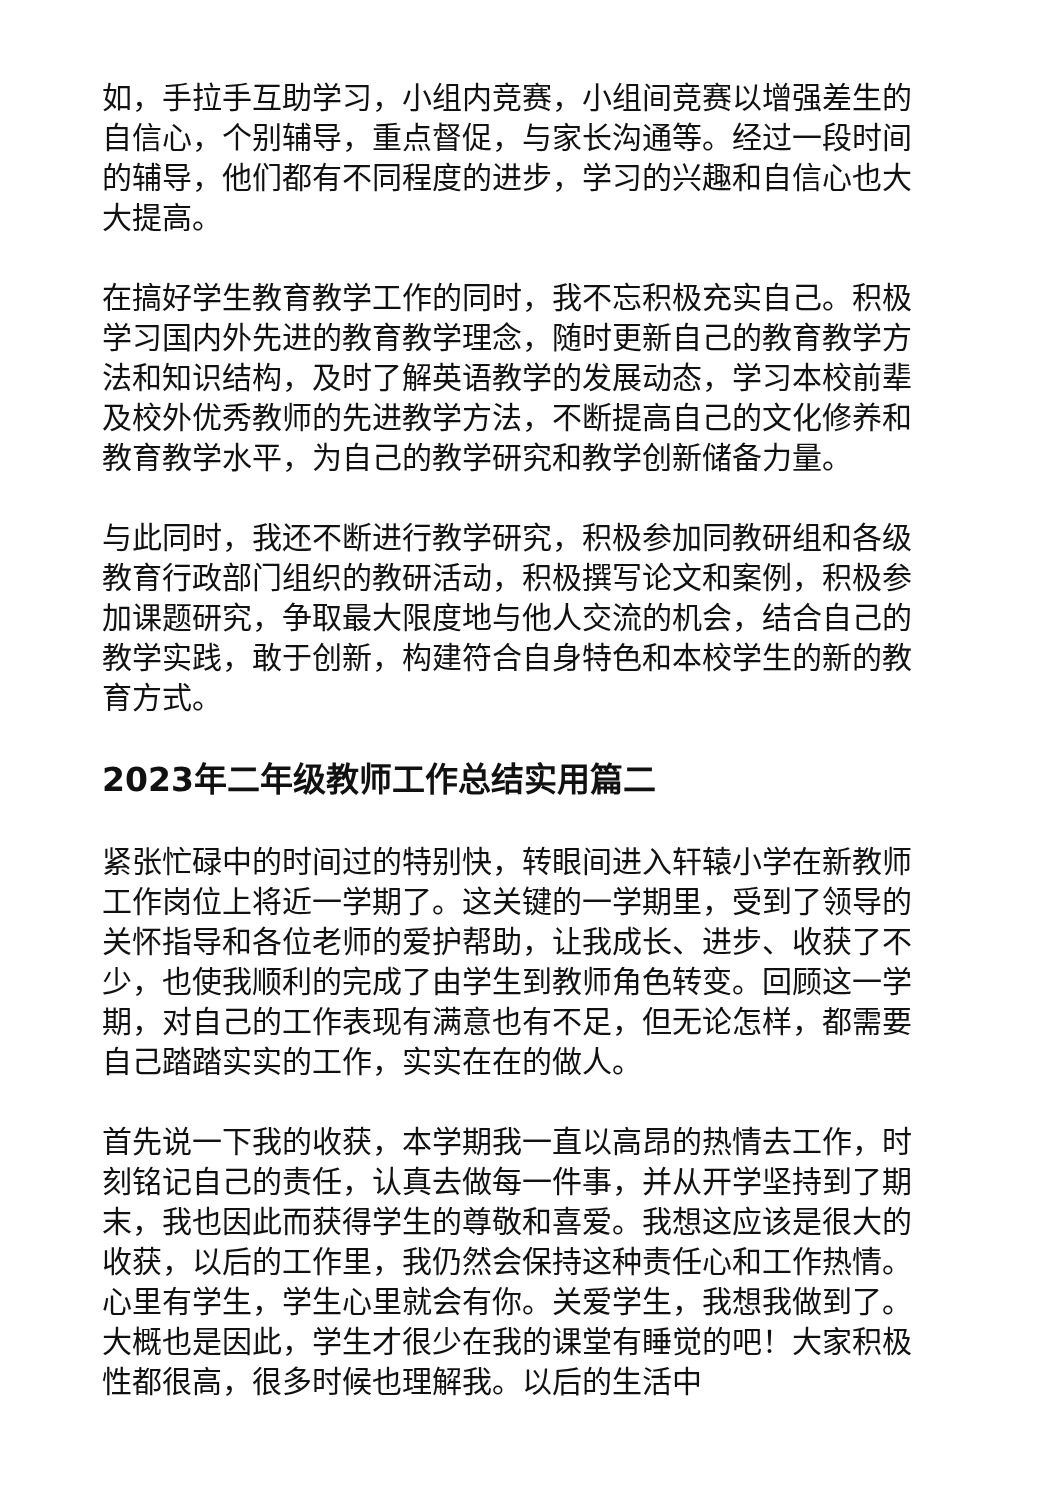如，手拉手互助学习，小组内竞赛，小组间竞赛以增强差生的自信心，个别辅导，重点督促，与家长沟通等。经过一段时间的辅导，他们都有不同程度的进步，学习的兴趣和自信心也大大提高。
在搞好学生教育教学工作的同时，我不忘积极充实自己。积极学习国内外先进的教育教学理念，随时更新自己的教育教学方法和知识结构，及时了解英语教学的发展动态，学习本校前辈及校外优秀教师的先进教学方法，不断提高自己的文化修养和教育教学水平，为自己的教学研究和教学创新储备力量。
与此同时，我还不断进行教学研究，积极参加同教研组和各级教育行政部门组织的教研活动，积极撰写论文和案例，积极参加课题研究，争取最大限度地与他人交流的机会，结合自己的教学实践，敢于创新，构建符合自身特色和本校学生的新的教育方式。
2023年二年级教师工作总结实用篇二
紧张忙碌中的时间过的特别快，转眼间进入轩辕小学在新教师工作岗位上将近一学期了。这关键的一学期里，受到了领导的关怀指导和各位老师的爱护帮助，让我成长、进步、收获了不少，也使我顺利的完成了由学生到教师角色转变。回顾这一学期，对自己的工作表现有满意也有不足，但无论怎样，都需要自己踏踏实实的工作，实实在在的做人。
首先说一下我的收获，本学期我一直以高昂的热情去工作，时刻铭记自己的责任，认真去做每一件事，并从开学坚持到了期末，我也因此而获得学生的尊敬和喜爱。我想这应该是很大的收获，以后的工作里，我仍然会保持这种责任心和工作热情。心里有学生，学生心里就会有你。关爱学生，我想我做到了。大概也是因此，学生才很少在我的课堂有睡觉的吧！大家积极性都很高，很多时候也理解我。以后的生活中